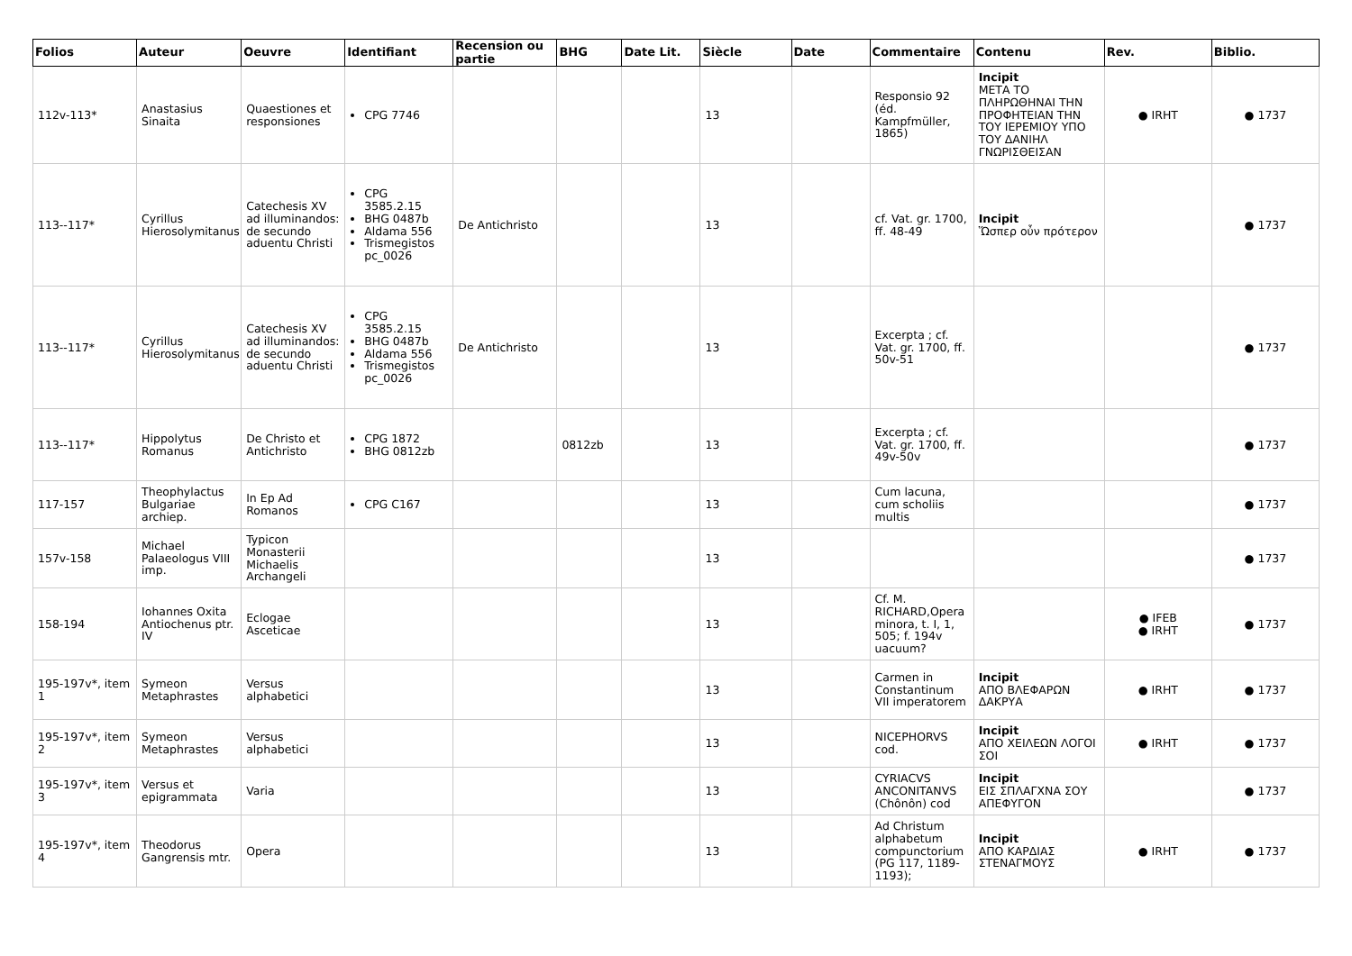| Folios | Auteur | Oeuvre | Identifiant | Recension ou partie | BHG | Date Lit. | Siècle | Date | Commentaire | Contenu | Rev. | Biblio. |
| --- | --- | --- | --- | --- | --- | --- | --- | --- | --- | --- | --- | --- |
| 112v-113* | Anastasius Sinaita | Quaestiones et responsiones | CPG 7746 | | | | 13 | | Responsio 92 (éd. Kampfmüller, 1865) | Incipit ΜΕΤΑ ΤΟ ΠΛΗΡΩΘΗΝΑΙ ΤΗΝ ΠΡΟΦΗΤΕΙΑΝ ΤΗΝ ΤΟΥ ΙΕΡΕΜΙΟΥ ΥΠΟ ΤΟΥ ΔΑΝΙΗΛ ΓΝΩΡΙΣΘΕΙΣΑΝ | ● IRHT | ● 1737 |
| 113--117* | Cyrillus Hierosolymitanus | Catechesis XV ad illuminandos: de secundo aduentu Christi | CPG 3585.2.15 BHG 0487b Aldama 556 Trismegistos pc_0026 | De Antichristo | | | 13 | | cf. Vat. gr. 1700, ff. 48-49 | Incipit Ὥσπερ οὖν πρότερον | | ● 1737 |
| 113--117* | Cyrillus Hierosolymitanus | Catechesis XV ad illuminandos: de secundo aduentu Christi | CPG 3585.2.15 BHG 0487b Aldama 556 Trismegistos pc_0026 | De Antichristo | | | 13 | | Excerpta ; cf. Vat. gr. 1700, ff. 50v-51 | | | ● 1737 |
| 113--117* | Hippolytus Romanus | De Christo et Antichristo | CPG 1872 BHG 0812zb | | 0812zb | | 13 | | Excerpta ; cf. Vat. gr. 1700, ff. 49v-50v | | | ● 1737 |
| 117-157 | Theophylactus Bulgariae archiep. | In Ep Ad Romanos | CPG C167 | | | | 13 | | Cum lacuna, cum scholiis multis | | | ● 1737 |
| 157v-158 | Michael Palaeologus VIII imp. | Typicon Monasterii Michaelis Archangeli | | | | | 13 | | | | | ● 1737 |
| 158-194 | Iohannes Oxita Antiochenus ptr. IV | Eclogae Asceticae | | | | | 13 | | Cf. M. RICHARD,Opera minora, t. I, 1, 505; f. 194v uacuum? | | ● IFEB ● IRHT | ● 1737 |
| 195-197v*, item 1 | Symeon Metaphrastes | Versus alphabetici | | | | | 13 | | Carmen in Constantinum VII imperatorem | Incipit ΑΠΟ ΒΛΕΦΑΡΩΝ ΔΑΚΡΥΑ | ● IRHT | ● 1737 |
| 195-197v*, item 2 | Symeon Metaphrastes | Versus alphabetici | | | | | 13 | | NICEPHORVS cod. | Incipit ΑΠΟ ΧΕΙΛΕΩΝ ΛΟΓΟΙ ΣΟΙ | ● IRHT | ● 1737 |
| 195-197v*, item 3 | Versus et epigrammata | Varia | | | | | 13 | | CYRIACVS ANCONITANVS (Chônôn) cod | Incipit ΕΙΣ ΣΠΛΑΓΧΝΑ ΣΟΥ ΑΠΕΦΥΓΟΝ | | ● 1737 |
| 195-197v*, item 4 | Theodorus Gangrensis mtr. | Opera | | | | | 13 | | Ad Christum alphabetum compunctorium (PG 117, 1189-1193); | Incipit ΑΠΟ ΚΑΡΔΙΑΣ ΣΤΕΝΑΓΜΟΥΣ | ● IRHT | ● 1737 |